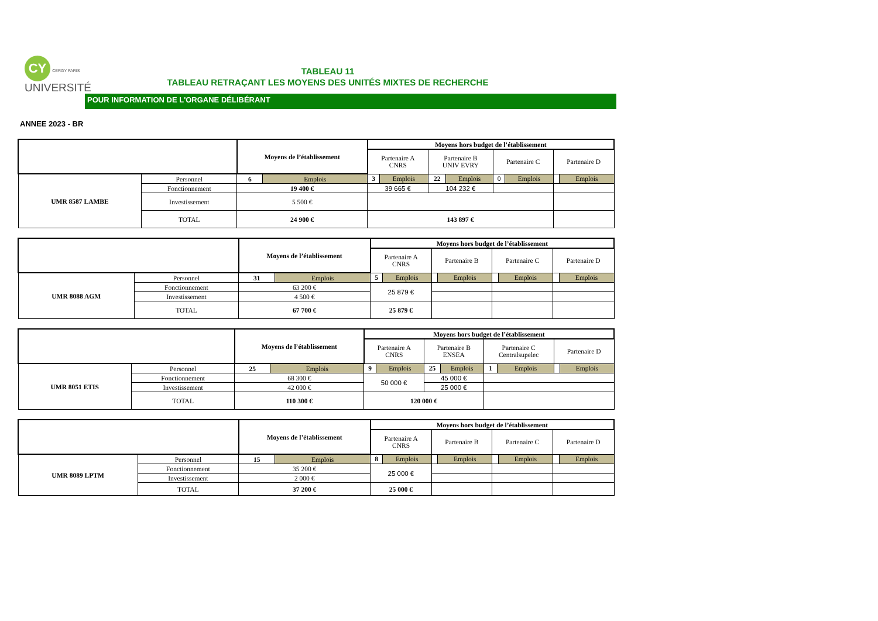CY CERGY PARIS
UNIVERSITÉ
TABLEAU 11
TABLEAU RETRAÇANT LES MOYENS DES UNITÉS MIXTES DE RECHERCHE
POUR INFORMATION DE L'ORGANE DÉLIBÉRANT
ANNEE 2023 - BR
| | | Moyens de l’établissement | | Moyens hors budget de l’établissement | | | | | | | |
| | | | | Partenaire A CNRS | | Partenaire B UNIV EVRY | | Partenaire C | | Partenaire D | |
| UMR 8587 LAMBE | Personnel | 6 | Emplois | 3 | Emplois | 22 | Emplois | 0 | Emplois | | Emplois |
| | Fonctionnement | 19 400 € | | 39 665 € | | 104 232 € | | | | | |
| | Investissement | 5 500 € | | | | | | | | | |
| | TOTAL | 24 900 € | | 143 897 € | | | | | | | |
| | | Moyens de l’établissement | | Moyens hors budget de l’établissement | | | | | | | |
| | | | | Partenaire A CNRS | | Partenaire B | | Partenaire C | | Partenaire D | |
| UMR 8088 AGM | Personnel | 31 | Emplois | 5 | Emplois | | Emplois | | Emplois | | Emplois |
| | Fonctionnement | 63 200 € | | 25 879 € | | | | | | | |
| | Investissement | 4 500 € | | | | | | | | | |
| | TOTAL | 67 700 € | | 25 879 € | | | | | | | |
| | | Moyens de l’établissement | | Moyens hors budget de l’établissement | | | | | | | |
| | | | | Partenaire A CNRS | | Partenaire B ENSEA | | Partenaire C Centralsupelec | | Partenaire D | |
| UMR 8051 ETIS | Personnel | 25 | Emplois | 9 | Emplois | 25 | Emplois | 1 | Emplois | | Emplois |
| | Fonctionnement | 68 300 € | | 50 000 € | | 45 000 € | | | | | |
| | Investissement | 42 000 € | | | | 25 000 € | | | | | |
| | TOTAL | 110 300 € | | 120 000 € | | | | | | | |
| | | Moyens de l’établissement | | Moyens hors budget de l’établissement | | | | | | | |
| | | | | Partenaire A CNRS | | Partenaire B | | Partenaire C | | Partenaire D | |
| UMR 8089 LPTM | Personnel | 15 | Emplois | 8 | Emplois | | Emplois | | Emplois | | Emplois |
| | Fonctionnement | 35 200 € | | 25 000 € | | | | | | | |
| | Investissement | 2 000 € | | | | | | | | | |
| | TOTAL | 37 200 € | | 25 000 € | | | | | | | |